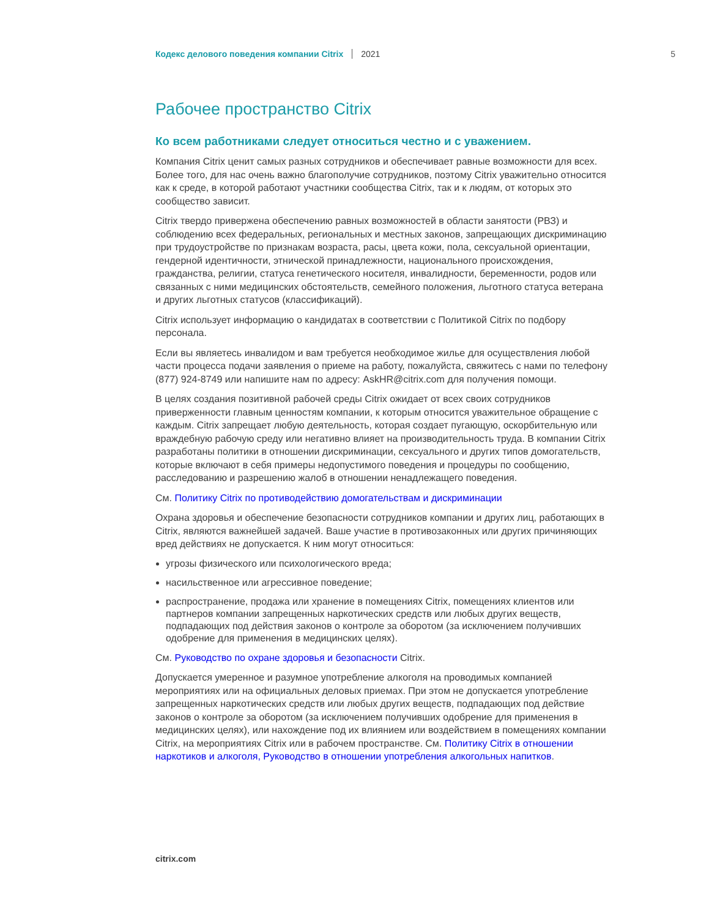Кодекс делового поведения компании Citrix 2021 5
Рабочее пространство Citrix
Ко всем работниками следует относиться честно и с уважением.
Компания Citrix ценит самых разных сотрудников и обеспечивает равные возможности для всех. Более того, для нас очень важно благополучие сотрудников, поэтому Citrix уважительно относится как к среде, в которой работают участники сообщества Citrix, так и к людям, от которых это сообщество зависит.
Citrix твердо привержена обеспечению равных возможностей в области занятости (РВЗ) и соблюдению всех федеральных, региональных и местных законов, запрещающих дискриминацию при трудоустройстве по признакам возраста, расы, цвета кожи, пола, сексуальной ориентации, гендерной идентичности, этнической принадлежности, национального происхождения, гражданства, религии, статуса генетического носителя, инвалидности, беременности, родов или связанных с ними медицинских обстоятельств, семейного положения, льготного статуса ветерана и других льготных статусов (классификаций).
Citrix использует информацию о кандидатах в соответствии с Политикой Citrix по подбору персонала.
Если вы являетесь инвалидом и вам требуется необходимое жилье для осуществления любой части процесса подачи заявления о приеме на работу, пожалуйста, свяжитесь с нами по телефону (877) 924-8749 или напишите нам по адресу: AskHR@citrix.com для получения помощи.
В целях создания позитивной рабочей среды Citrix ожидает от всех своих сотрудников приверженности главным ценностям компании, к которым относится уважительное обращение с каждым. Citrix запрещает любую деятельность, которая создает пугающую, оскорбительную или враждебную рабочую среду или негативно влияет на производительность труда. В компании Citrix разработаны политики в отношении дискриминации, сексуального и других типов домогательств, которые включают в себя примеры недопустимого поведения и процедуры по сообщению, расследованию и разрешению жалоб в отношении ненадлежащего поведения.
См. Политику Citrix по противодействию домогательствам и дискриминации
Охрана здоровья и обеспечение безопасности сотрудников компании и других лиц, работающих в Citrix, являются важнейшей задачей. Ваше участие в противозаконных или других причиняющих вред действиях не допускается. К ним могут относиться:
угрозы физического или психологического вреда;
насильственное или агрессивное поведение;
распространение, продажа или хранение в помещениях Citrix, помещениях клиентов или партнеров компании запрещенных наркотических средств или любых других веществ, подпадающих под действия законов о контроле за оборотом (за исключением получивших одобрение для применения в медицинских целях).
См. Руководство по охране здоровья и безопасности Citrix.
Допускается умеренное и разумное употребление алкоголя на проводимых компанией мероприятиях или на официальных деловых приемах. При этом не допускается употребление запрещенных наркотических средств или любых других веществ, подпадающих под действие законов о контроле за оборотом (за исключением получивших одобрение для применения в медицинских целях), или нахождение под их влиянием или воздействием в помещениях компании Citrix, на мероприятиях Citrix или в рабочем пространстве. См. Политику Citrix в отношении наркотиков и алкоголя, Руководство в отношении употребления алкогольных напитков.
citrix.com